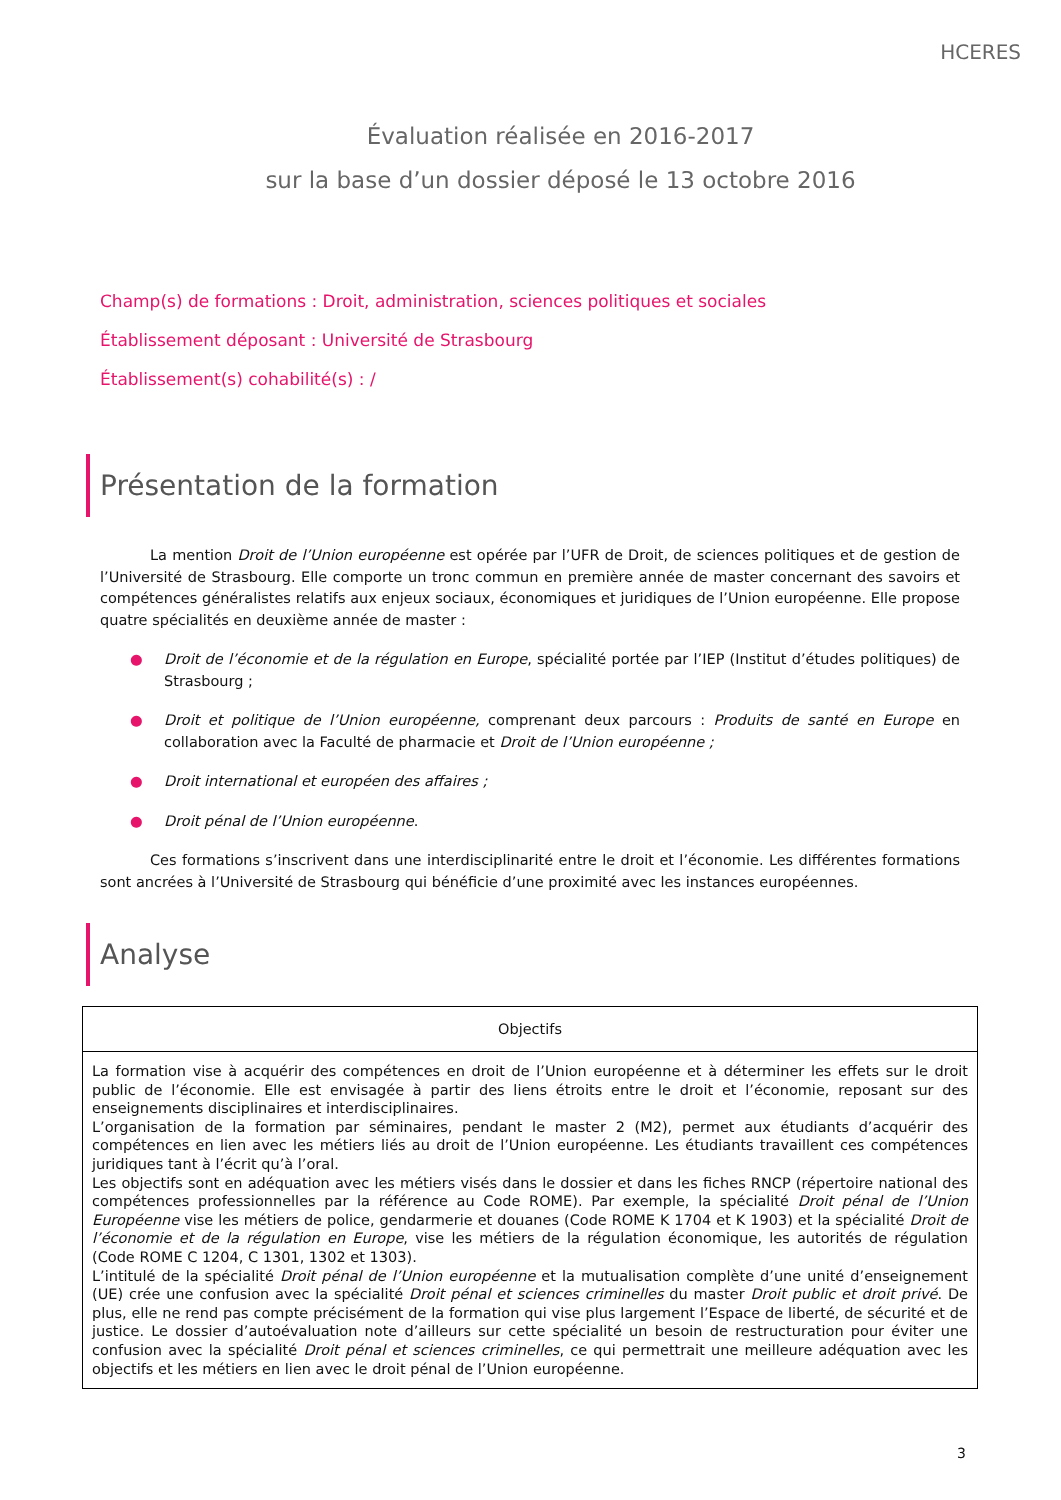HCERES
Évaluation réalisée en 2016-2017
sur la base d’un dossier déposé le 13 octobre 2016
Champ(s) de formations : Droit, administration, sciences politiques et sociales
Établissement déposant : Université de Strasbourg
Établissement(s) cohabilité(s) : /
Présentation de la formation
La mention Droit de l’Union européenne est opérée par l’UFR de Droit, de sciences politiques et de gestion de l’Université de Strasbourg. Elle comporte un tronc commun en première année de master concernant des savoirs et compétences généralistes relatifs aux enjeux sociaux, économiques et juridiques de l’Union européenne. Elle propose quatre spécialités en deuxième année de master :
● Droit de l’économie et de la régulation en Europe, spécialité portée par l’IEP (Institut d’études politiques) de Strasbourg ;
● Droit et politique de l’Union européenne, comprenant deux parcours : Produits de santé en Europe en collaboration avec la Faculté de pharmacie et Droit de l’Union européenne ;
● Droit international et européen des affaires ;
● Droit pénal de l’Union européenne.
Ces formations s’inscrivent dans une interdisciplinarité entre le droit et l’économie. Les différentes formations sont ancrées à l’Université de Strasbourg qui bénéficie d’une proximité avec les instances européennes.
Analyse
| Objectifs |
| --- |
| La formation vise à acquérir des compétences en droit de l’Union européenne et à déterminer les effets sur le droit public de l’économie. Elle est envisagée à partir des liens étroits entre le droit et l’économie, reposant sur des enseignements disciplinaires et interdisciplinaires. L’organisation de la formation par séminaires, pendant le master 2 (M2), permet aux étudiants d’acquérir des compétences en lien avec les métiers liés au droit de l’Union européenne. Les étudiants travaillent ces compétences juridiques tant à l’écrit qu’à l’oral. Les objectifs sont en adéquation avec les métiers visés dans le dossier et dans les fiches RNCP (répertoire national des compétences professionnelles par la référence au Code ROME). Par exemple, la spécialité Droit pénal de l’Union Européenne vise les métiers de police, gendarmerie et douanes (Code ROME K 1704 et K 1903) et la spécialité Droit de l’économie et de la régulation en Europe , vise les métiers de la régulation économique, les autorités de régulation (Code ROME C 1204, C 1301, 1302 et 1303). L’intitulé de la spécialité Droit pénal de l’Union européenne et la mutualisation complète d’une unité d’enseignement (UE) crée une confusion avec la spécialité Droit pénal et sciences criminelles du master Droit public et droit privé . De plus, elle ne rend pas compte précisément de la formation qui vise plus largement l’Espace de liberté, de sécurité et de justice. Le dossier d’autoévaluation note d’ailleurs sur cette spécialité un besoin de restructuration pour éviter une confusion avec la spécialité Droit pénal et sciences criminelles , ce qui permettrait une meilleure adéquation avec les objectifs et les métiers en lien avec le droit pénal de l’Union européenne. |
3